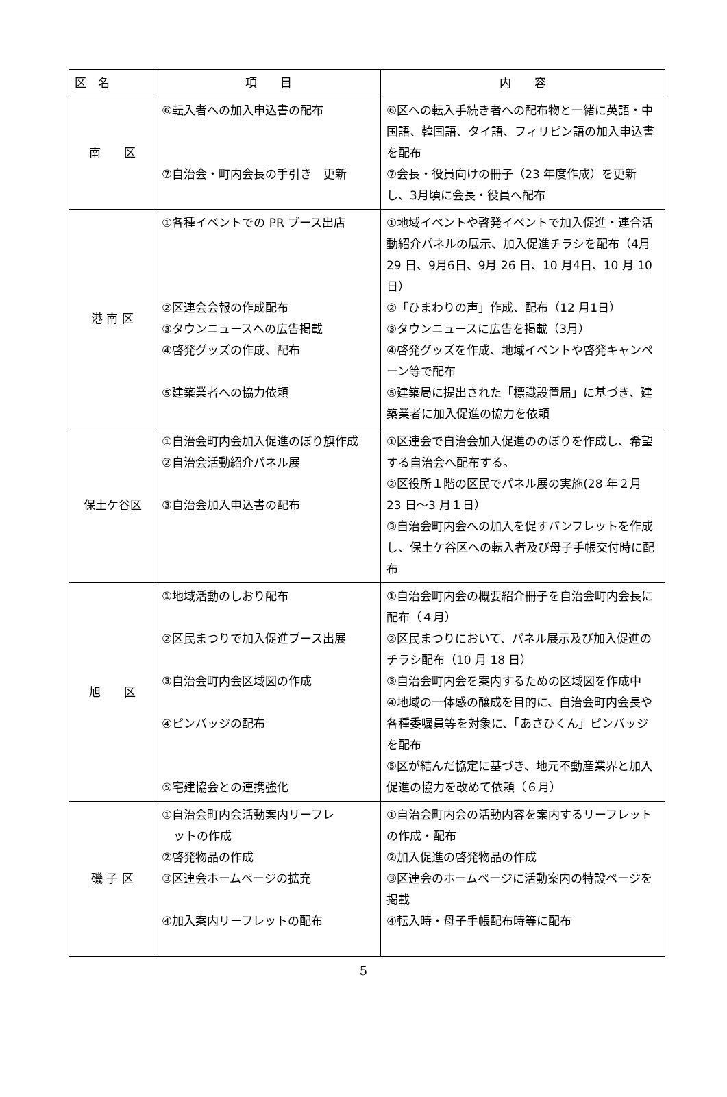| 区 名 | 項 目 | 内 容 |
| --- | --- | --- |
| 南 区 | ⑥転入者への加入申込書の配布 ⑦自治会・町内会長の手引き 更新 | ⑥区への転入手続き者への配布物と一緒に英語・中国語、韓国語、タイ語、フィリピン語の加入申込書を配布 ⑦会長・役員向けの冊子（23 年度作成）を更新し、3月頃に会長・役員へ配布 |
| 港 南 区 | ①各種イベントでの PR ブース出店 ②区連会会報の作成配布 ③タウンニュースへの広告掲載 ④啓発グッズの作成、配布 ⑤建築業者への協力依頼 | ①地域イベントや啓発イベントで加入促進・連合活動紹介パネルの展示、加入促進チラシを配布（4月 29 日、9月6日、9月 26 日、10 月4日、10 月 10 日） ②「ひまわりの声」作成、配布（12 月1日） ③タウンニュースに広告を掲載（3月） ④啓発グッズを作成、地域イベントや啓発キャンペーン等で配布 ⑤建築局に提出された「標識設置届」に基づき、建築業者に加入促進の協力を依頼 |
| 保土ケ谷区 | ①自治会町内会加入促進のぼり旗作成 ②自治会活動紹介パネル展 ③自治会加入申込書の配布 | ①区連会で自治会加入促進ののぼりを作成し、希望する自治会へ配布する。 ②区役所１階の区民でパネル展の実施(28 年２月 23 日～3 月１日） ③自治会町内会への加入を促すパンフレットを作成し、保土ケ谷区への転入者及び母子手帳交付時に配布 |
| 旭 区 | ①地域活動のしおり配布 ②区民まつりで加入促進ブース出展 ③自治会町内会区域図の作成 ④ピンバッジの配布 ⑤宅建協会との連携強化 | ①自治会町内会の概要紹介冊子を自治会町内会長に配布（４月） ②区民まつりにおいて、パネル展示及び加入促進のチラシ配布（10 月 18 日） ③自治会町内会を案内するための区域図を作成中 ④地域の一体感の醸成を目的に、自治会町内会長や各種委嘱員等を対象に、「あさひくん」ピンバッジを配布 ⑤区が結んだ協定に基づき、地元不動産業界と加入促進の協力を改めて依頼（６月） |
| 磯 子 区 | ①自治会町内会活動案内リーフレ ットの作成 ②啓発物品の作成 ③区連会ホームページの拡充 ④加入案内リーフレットの配布 | ①自治会町内会の活動内容を案内するリーフレットの作成・配布 ②加入促進の啓発物品の作成 ③区連会のホームページに活動案内の特設ページを掲載 ④転入時・母子手帳配布時等に配布 |
5